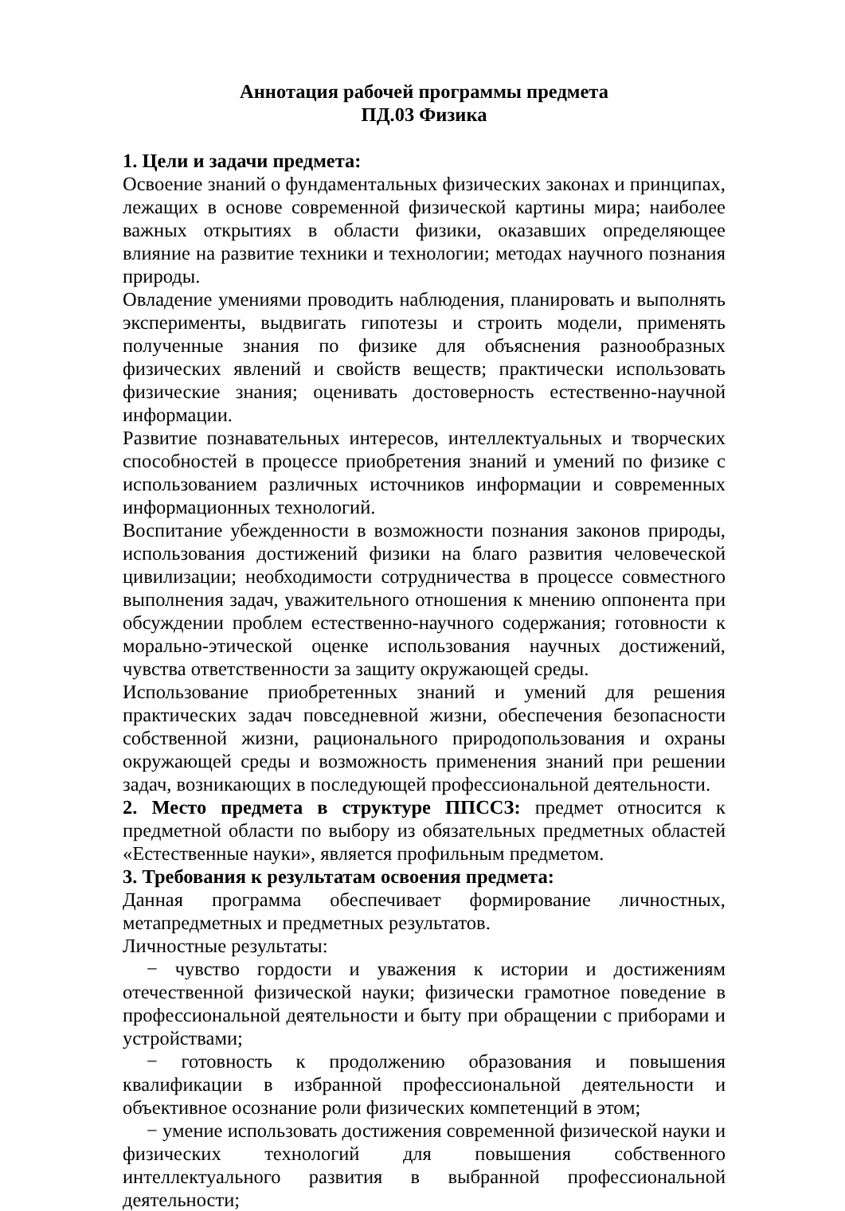Аннотация рабочей программы предмета
ПД.03 Физика
1. Цели и задачи предмета:
Освоение знаний о фундаментальных физических законах и принципах, лежащих в основе современной физической картины мира; наиболее важных открытиях в области физики, оказавших определяющее влияние на развитие техники и технологии; методах научного познания природы.
Овладение умениями проводить наблюдения, планировать и выполнять эксперименты, выдвигать гипотезы и строить модели, применять полученные знания по физике для объяснения разнообразных физических явлений и свойств веществ; практически использовать физические знания; оценивать достоверность естественно-научной информации.
Развитие познавательных интересов, интеллектуальных и творческих способностей в процессе приобретения знаний и умений по физике с использованием различных источников информации и современных информационных технологий.
Воспитание убежденности в возможности познания законов природы, использования достижений физики на благо развития человеческой цивилизации; необходимости сотрудничества в процессе совместного выполнения задач, уважительного отношения к мнению оппонента при обсуждении проблем естественно-научного содержания; готовности к морально-этической оценке использования научных достижений, чувства ответственности за защиту окружающей среды.
Использование приобретенных знаний и умений для решения практических задач повседневной жизни, обеспечения безопасности собственной жизни, рационального природопользования и охраны окружающей среды и возможность применения знаний при решении задач, возникающих в последующей профессиональной деятельности.
2. Место предмета в структуре ППССЗ: предмет относится к предметной области по выбору из обязательных предметных областей «Естественные науки», является профильным предметом.
3. Требования к результатам освоения предмета:
Данная программа обеспечивает формирование личностных, метапредметных и предметных результатов.
Личностные результаты:
− чувство гордости и уважения к истории и достижениям отечественной физической науки; физически грамотное поведение в профессиональной деятельности и быту при обращении с приборами и устройствами;
− готовность к продолжению образования и повышения квалификации в избранной профессиональной деятельности и объективное осознание роли физических компетенций в этом;
− умение использовать достижения современной физической науки и физических технологий для повышения собственного интеллектуального развития в выбранной профессиональной деятельности;